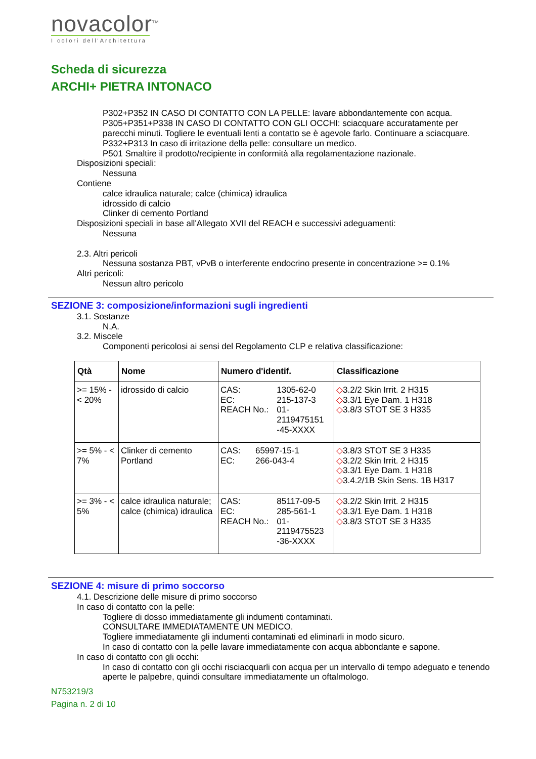novacolor<sup>TM</sup>
I colori dell'Architettura
Scheda di sicurezza
ARCHI+ PIETRA INTONACO
P302+P352 IN CASO DI CONTATTO CON LA PELLE: lavare abbondantemente con acqua.
P305+P351+P338 IN CASO DI CONTATTO CON GLI OCCHI: sciacquare accuratamente per parecchi minuti. Togliere le eventuali lenti a contatto se è agevole farlo. Continuare a sciacquare.
P332+P313 In caso di irritazione della pelle: consultare un medico.
P501 Smaltire il prodotto/recipiente in conformità alla regolamentazione nazionale.
Disposizioni speciali:
Nessuna
Contiene
calce idraulica naturale; calce (chimica) idraulica
idrossido di calcio
Clinker di cemento Portland
Disposizioni speciali in base all'Allegato XVII del REACH e successivi adeguamenti:
Nessuna
2.3. Altri pericoli
Nessuna sostanza PBT, vPvB o interferente endocrino presente in concentrazione >= 0.1%
Altri pericoli:
Nessun altro pericolo
SEZIONE 3: composizione/informazioni sugli ingredienti
3.1. Sostanze
N.A.
3.2. Miscele
Componenti pericolosi ai sensi del Regolamento CLP e relativa classificazione:
| Qtà | Nome | Numero d'identif. | Classificazione |
| --- | --- | --- | --- |
| >= 15% - < 20% | idrossido di calcio | / CAS: EC: REACH No.: / 1305-62-0 215-137-3 01- 2119475151 -45-XXXX / | ◇ 3.2/2 Skin Irrit. 2 H315 ◇ 3.3/1 Eye Dam. 1 H318 ◇ 3.8/3 STOT SE 3 H335 |
| >= 5% - < 7% | Clinker di cemento Portland | / CAS: EC: / 65997-15-1 266-043-4 / | ◇ 3.8/3 STOT SE 3 H335 ◇ 3.2/2 Skin Irrit. 2 H315 ◇ 3.3/1 Eye Dam. 1 H318 ◇ 3.4.2/1B Skin Sens. 1B H317 |
| >= 3% - < 5% | calce idraulica naturale; calce (chimica) idraulica | / CAS: EC: REACH No.: / 85117-09-5 285-561-1 01- 2119475523 -36-XXXX / | ◇ 3.2/2 Skin Irrit. 2 H315 ◇ 3.3/1 Eye Dam. 1 H318 ◇ 3.8/3 STOT SE 3 H335 |
SEZIONE 4: misure di primo soccorso
4.1. Descrizione delle misure di primo soccorso
In caso di contatto con la pelle:
Togliere di dosso immediatamente gli indumenti contaminati.
CONSULTARE IMMEDIATAMENTE UN MEDICO.
Togliere immediatamente gli indumenti contaminati ed eliminarli in modo sicuro.
In caso di contatto con la pelle lavare immediatamente con acqua abbondante e sapone.
In caso di contatto con gli occhi:
In caso di contatto con gli occhi risciacquarli con acqua per un intervallo di tempo adeguato e tenendo aperte le palpebre, quindi consultare immediatamente un oftalmologo.
N753219/3
Pagina n. 2 di 10